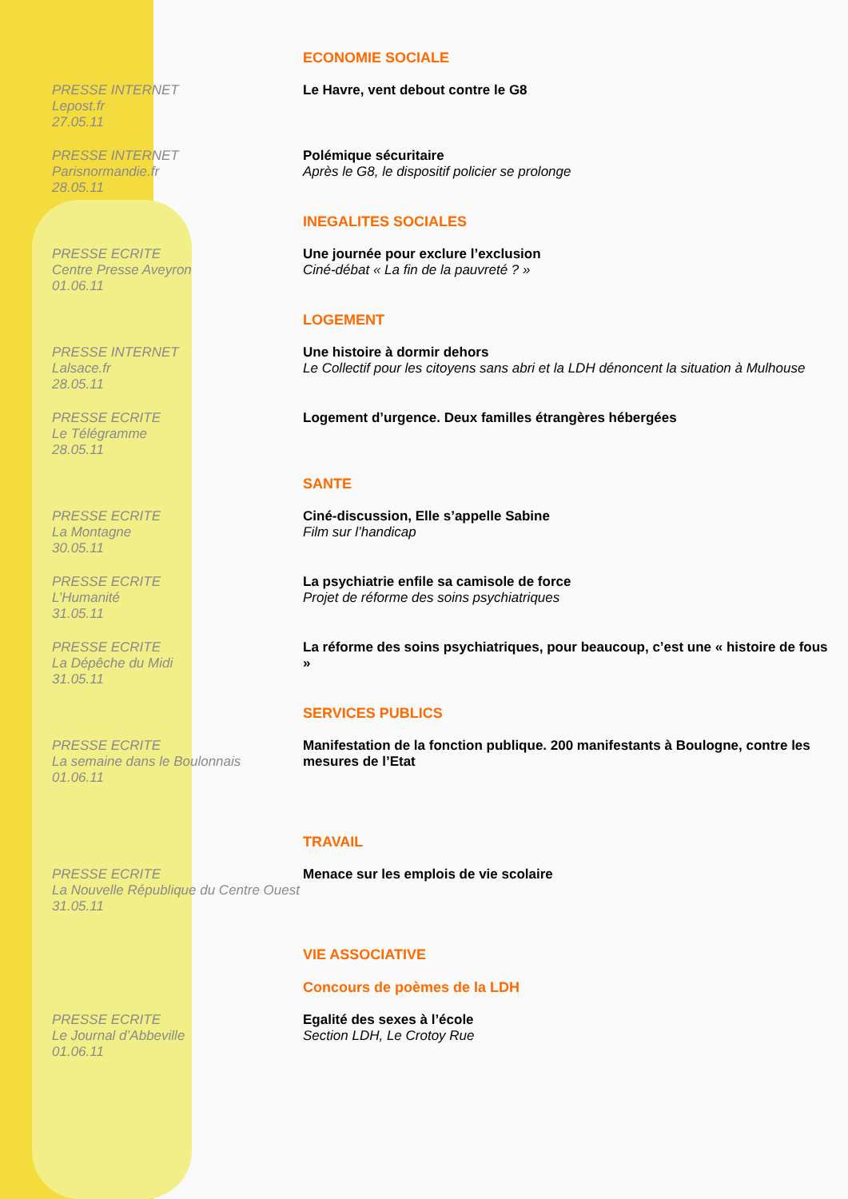ECONOMIE SOCIALE
PRESSE INTERNET
Lepost.fr
27.05.11
Le Havre, vent debout contre le G8
PRESSE INTERNET
Parisnormandie.fr
28.05.11
Polémique sécuritaire
Après le G8, le dispositif policier se prolonge
INEGALITES SOCIALES
PRESSE ECRITE
Centre Presse Aveyron
01.06.11
Une journée pour exclure l’exclusion
Ciné-débat « La fin de la pauvreté ? »
LOGEMENT
PRESSE INTERNET
Lalsace.fr
28.05.11
Une histoire à dormir dehors
Le Collectif pour les citoyens sans abri et la LDH dénoncent la situation à Mulhouse
PRESSE ECRITE
Le Télégramme
28.05.11
Logement d’urgence. Deux familles étrangères hébergées
SANTE
PRESSE ECRITE
La Montagne
30.05.11
Ciné-discussion, Elle s’appelle Sabine
Film sur l’handicap
PRESSE ECRITE
L’Humanité
31.05.11
La psychiatrie enfile sa camisole de force
Projet de réforme des soins psychiatriques
PRESSE ECRITE
La Dépêche du Midi
31.05.11
La réforme des soins psychiatriques, pour beaucoup, c’est une « histoire de fous »
SERVICES PUBLICS
PRESSE ECRITE
La semaine dans le Boulonnais
01.06.11
Manifestation de la fonction publique. 200 manifestants à Boulogne, contre les mesures de l’Etat
TRAVAIL
PRESSE ECRITE
La Nouvelle République du Centre Ouest
31.05.11
Menace sur les emplois de vie scolaire
VIE ASSOCIATIVE
Concours de poèmes de la LDH
PRESSE ECRITE
Le Journal d’Abbeville
01.06.11
Egalité des sexes à l’école
Section LDH, Le Crotoy Rue